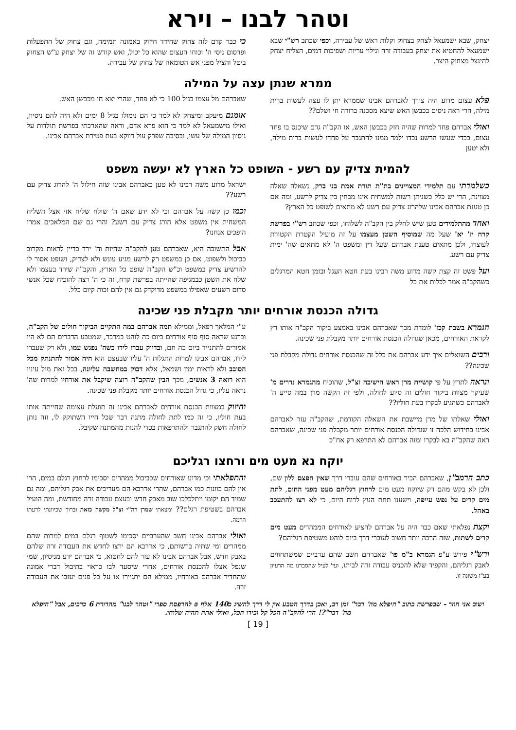וטהר לבנו – וירא
יצחק, שבא ישמעאל לצחק בצחוק וקלות ראש של עבירה, וכפי שכתב רש"י שבא ישמעאל להחטיא את יצחק בעבודה זרה וגילוי עריות ושפיכות דמים, הצליח יצחק להינצל מצחוק היצר.
כי כבר קדם לזה צחוק שחידד חיזוק באמונה תמימה, וגם צחוק של התפעלות ופרסום ניסי ה' וכוחו העצום שהוא כל יכול, ואש קודש זה של יצחק ע"ש הצחוק ביטל והציל מפני אש הטומאה של צחוק של עבירה.
ממרא שנתן עצה על המילה
פלא עצום מדוע היה צורך לאברהם אבינו שממרא יתן לו עצה לעשות ברית מילה, הרי ראה ניסים בכבשן האש שיצא מסכנה ברורה חי ושלם??
ואולי אברהם פחד למרות שהיה חזק בכבשן האש, או הקב"ה גרם שיכנס בו פחד עצום, בכדי שעשו הרשע נכדו ילמד ממנו להתגבר על פחדו לעשות ברית מילה, ולא יטען
שאברהם מל עצמו בגיל 100 כי לא פחד, שהרי יצא חי מכבשן האש.
אומנם מיעקב ומיצחק לא למד כי הם נימולו בגיל 8 ימים ולא היה להם ניסיון, ואילו מישמעאל לא למד כי הוא פרא אדם, וראה שהארכתי בפרשת תולדות על ניסיון המילה של עשו, ובסיבה שפרק עול דווקא בעת פטירת אברהם אבינו.
להמית צדיק עם רשע - השופט כל הארץ לא יעשה משפט
כשלמדתי עם תלמידי המצויינים בת"ת תורת אמת בני ברק, נשאלה שאלה מצוינת, הרי יש כלל כשניתן רשות למשחית אינו מבחין בין צדיק לרשע, ומה אם כן טענת אברהם אבינו שלהרוג צדיק עם רשע לא מתאים לשופט כל הארץ?
ואחד מהתלמידים טען שיש לחלק בין הקב"ה לשלוחו, וכפי שכתב רש"י בפרשת קרח יז' יא' שעל מה שמוסיף השטן מעצמו על זה מועיל הקטרת הקטורת לעוצרו, ולכן מתאים טענת אברהם שעל דין ומשפט ה' לא מתאים שה' ימית צדיק עם רשע.
ועל פשט זה קצת קשה מדוע משה רבינו בעת חטא העגל ובזמן חטא המרגלים כשהקב"ה אמר לכלות את כל
ישראל מדוע משה רבינו לא טען כאברהם אבינו שזה חילול ה' להרוג צדיק עם רשע??
וכמו כן קשה על אברהם וכי לא ידע שאם ה' שולח שליח אזי אצל השליח המשחית אין משפט אלא הורג צדיק עם רשע? והרי גם שם המלאכים אמרו הופכים אנחנו?
אבל התשובה היא, שאברהם טען להקב"ה שהיות וה' ירד כדיין לראות מקרוב כביכול ולשפוט, אם כן במשפט רק לרשע מגיע עונש ולא לצדיק, ושופט אסור לו להרשיע צדיק במשפט וכ"ש הקב"ה שופט כל הארץ, והקב"ה שירד בעצמו ולא שלח את השטן כבמגיפה שהייתה בפרשת קרח, זה כי ה' רצה להוכיח שכל אנשי סדום רשעים שאפילו במשפט מדוקדק גם אין להם זכות קיום כלל.
גדולה הכנסת אורחים יותר מקבלת פני שכינה
הגמרא בשבת קכז' לומדת מכך שאברהם אבינו באמצע ביקור הקב"ה אותו רץ לקראת האורחים, מכאן שגדולה הכנסת אורחים יותר מקבלת פני שכינה.
ורבים השואלים איך ידע אברהם את כלל זה שהכנסת אורחים גדולה מקבלת פני שכינה??
ונראה לתרץ על פי קושיית מרן ראש הישיבה זצ"ל, שהוכיח מהגמרא נדרים מ' שעיקר מצוות ביקור חולים זה סיוע לחולה, ולפי זה הקשה מרן במה סייע ה' לאברהם כשהגיע לבקרו בעת חוליו??
ואולי שאלתו של מרן מיישבת את השאלה הקודמת, שהקב"ה עזר לאברהם אבינו בחידוש הלכה זו שגדולה הכנסת אורחים יותר מקבלת פני שכינה, שאברהם ראה שהקב"ה בא לבקרו ומזה אברהם לא התרפא רק אח"כ
ע"י המלאך רפאל, וממילא תמה אברהם במה התקיים הביקור חולים של הקב"ה, וברגע שראה סוף סוף אורחים ביום כה לוהט במדבר, שמטבע הדברים הם לא היו אמורים להתנייד ביום כה חם, ובדיוק עברו לידו כשה' נפגש עמו, ולא רק שעברו לידו, אברהם אבינו למרות התגלות ה' עליו שבעצם הוא היה אמור להתנתק מכל הסובב ולא לראות ימין ושמאל, אלא דבוק במחשבה עליונה, בכל זאת מול עיניו הוא רואה 3 אנשים, מכך הבין שהקב"ה רוצה שיקבל את אורחיו למרות שה' נראה עליו, כי גדול הכנסת אורחים יותר מקבלת פני שכינה.
וחיזוק במצוות הכנסת אורחים לאברהם אבינו זה תועלת עצומה שחייתה אותו בעת חוליו, כי זה כמו לתת לחולה מתנה דבר שכל חייו השתוקק לו, וזה נותן לחולה חשק להתגבר ולהתרפאות בכדי להנות מהמתנה שקיבל.
יוקח נא מעט מים ורחצו רגליכם
כתב הרמב"ן, שאברהם הכיר באורחים שהם עוברי דרך שאין חפצם ללון שם, ולכן לא בקש מהם רק שיוקח מעט מים לרחוץ רגליהם מעט מפני החום, לתת מים קרים על נפש עייפה, וישענו תחת העץ לרוח היום, כי לא רצו להתעכב באהל.
וקצת נפלאתי שאם כבר היה על אברהם להציע לאורחים הממהרים מעט מים קרים לשתות, שזה הרבה יותר חשוב לעוברי דרך ביום לוהט משטיפת רגליהם?
ורש"י פירש ע"פ הגמרא ב"מ פו' שאברהם חשב שהם ערביים שמשתחווים לאבק רגליהם, והקפיד שלא להכניס עבודה זרה לביתו, ועי' לעיל שהסברנו מה הרעיון בע"ז משונה זו.
והתפלאתי וכי מדוע שאורחים שכביכול ממהרים יסכימו לרחוץ רגלם במים, הרי אין להם כוונות כמו אברהם, שהרי אדרבא הם מעריכים את אבק רגליהם, ומה גם שמיד הם יקומו ויתלכלכו שוב מאבק חדש ובעצם עבודה זרה מחודשת, ומה הועיל אברהם בשטיפת רגלם?? ומצאתי שמרן רה"י זצ"ל מקשה כזאת וברוך שכיוונתי לדעתו הרמה.
ואולי אברהם אבינו חשב שהערביים יסכימו לשטוף רגלם במים למרות שהם ממהרים ומי שתיה ברשותם, כי אדרבא הם ירצו לחדש את העבודה זרה שלהם באבק חדש, אבל אברהם אבינו לא עזר להם לחטוא, כי אברהם ידע מניסיון, שמי שנפל אצלו להכנסת אורחים, אחרי שיסעד לבו כראוי בתיבול דברי אמונה שהחדיר אברהם באורחיו, ממילא הם יתגיירו או על כל פנים יעזבו את העבודה זרה.
ושוב אני חוזר - שבפרשה כתוב "היפלא מה' דבר" זמן רב, ואכן בדרך הטבע אין לי דרך להשיג כ140 אלף ₪ להדפסת ספרי "וטהר לבנו" מהדורת 6 כרכים, אבל "היפלא מה' דבר"?! הרי להקב"ה הכל קל ובידו הכל, ואולי אתה תהיה שלוחו.
[ 19 ]